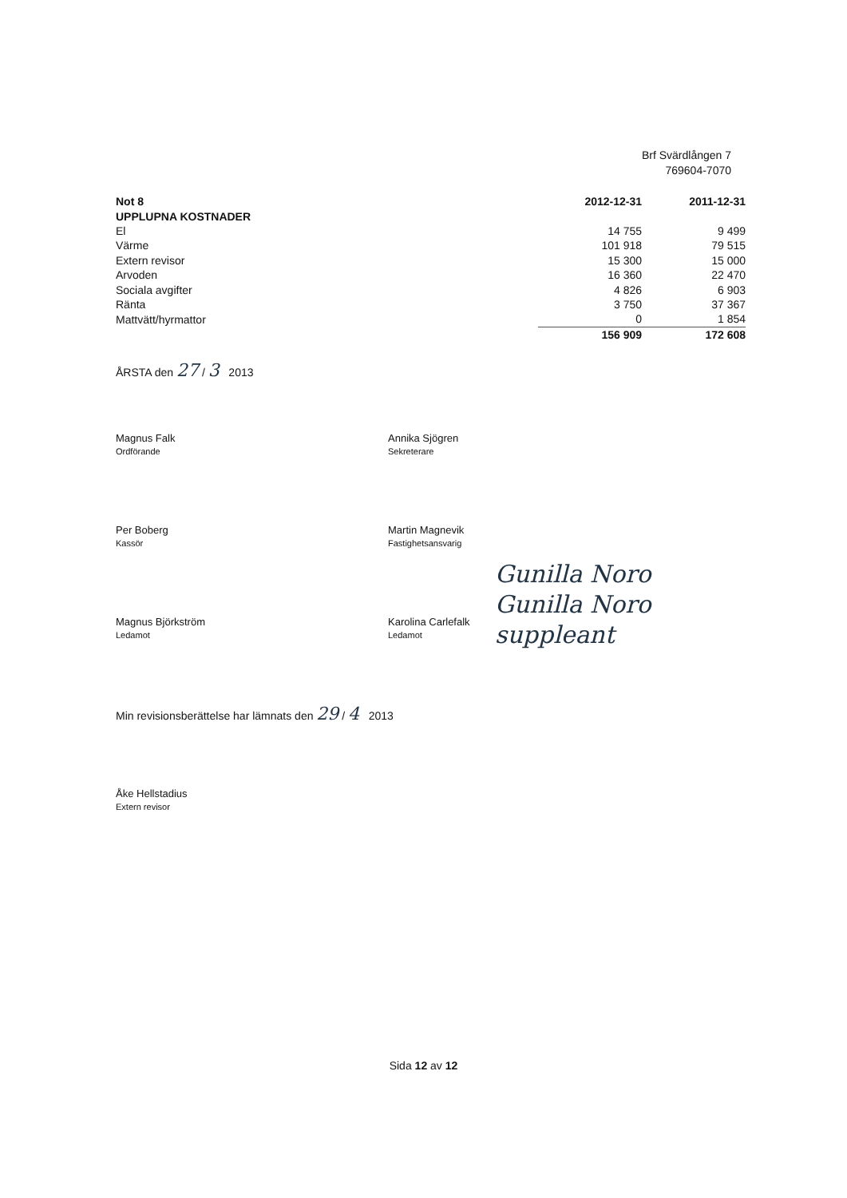Brf Svärdlången 7
769604-7070
| Not 8 | | 2012-12-31 | 2011-12-31 |
| --- | --- | --- | --- |
| UPPLUPNA KOSTNADER | | | |
| El | | 14 755 | 9 499 |
| Värme | | 101 918 | 79 515 |
| Extern revisor | | 15 300 | 15 000 |
| Arvoden | | 16 360 | 22 470 |
| Sociala avgifter | | 4 826 | 6 903 |
| Ränta | | 3 750 | 37 367 |
| Mattvätt/hyrmattor | | 0 | 1 854 |
| | | 156 909 | 172 608 |
ÅRSTA den 27 / 3 2013
Magnus Falk
Ordförande
Annika Sjögren
Sekreterare
Per Boberg
Kassör
Martin Magnevik
Fastighetsansvarig
Magnus Björkström
Ledamot
Karolina Carlefalk
Ledamot
Gunilla Noro
Gunilla Noro
suppleant
Min revisionsberättelse har lämnats den 29 / 4 2013
Åke Hellstadius
Extern revisor
Sida 12 av 12